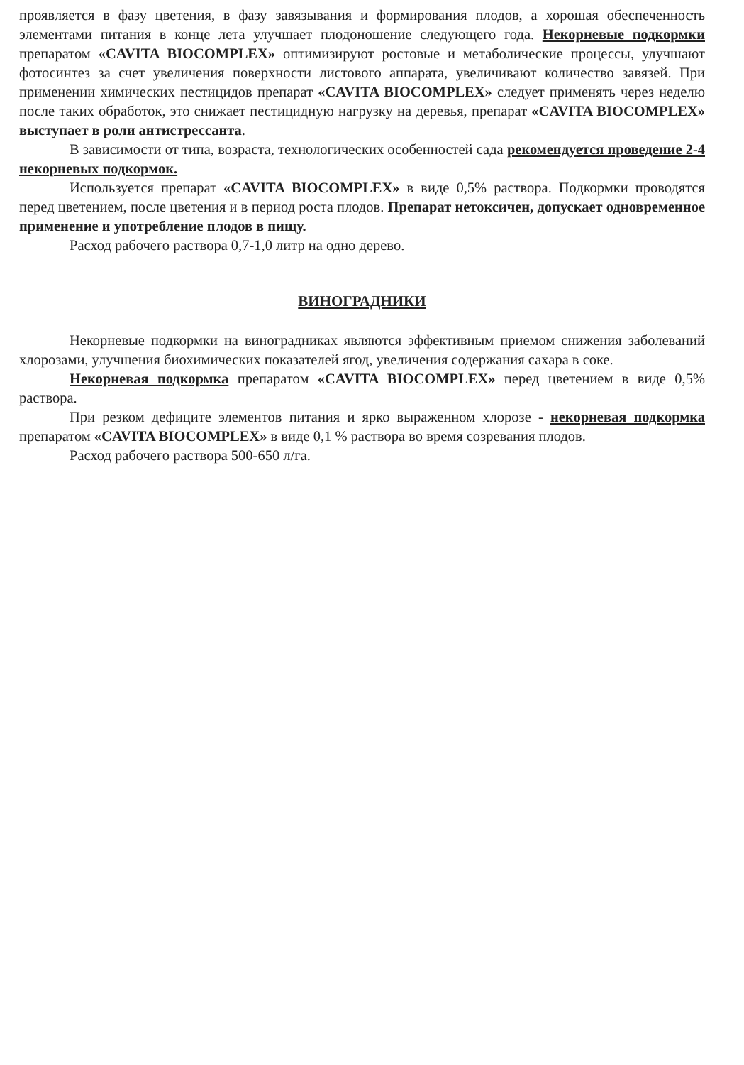проявляется в фазу цветения, в фазу завязывания и формирования плодов, а хорошая обеспеченность элементами питания в конце лета улучшает плодоношение следующего года. Некорневые подкормки препаратом «CAVITA BIOCOMPLEX» оптимизируют ростовые и метаболические процессы, улучшают фотосинтез за счет увеличения поверхности листового аппарата, увеличивают количество завязей. При применении химических пестицидов препарат «CAVITA BIOCOMPLEX» следует применять через неделю после таких обработок, это снижает пестицидную нагрузку на деревья, препарат «CAVITA BIOCOMPLEX» выступает в роли антистрессанта.
В зависимости от типа, возраста, технологических особенностей сада рекомендуется проведение 2-4 некорневых подкормок.
Используется препарат «CAVITA BIOCOMPLEX» в виде 0,5% раствора. Подкормки проводятся перед цветением, после цветения и в период роста плодов. Препарат нетоксичен, допускает одновременное применение и употребление плодов в пищу.
Расход рабочего раствора 0,7-1,0 литр на одно дерево.
ВИНОГРАДНИКИ
Некорневые подкормки на виноградниках являются эффективным приемом снижения заболеваний хлорозами, улучшения биохимических показателей ягод, увеличения содержания сахара в соке.
Некорневая подкормка препаратом «CAVITA BIOCOMPLEX» перед цветением в виде 0,5% раствора.
При резком дефиците элементов питания и ярко выраженном хлорозе - некорневая подкормка препаратом «CAVITA BIOCOMPLEX» в виде 0,1 % раствора во время созревания плодов.
Расход рабочего раствора 500-650 л/га.